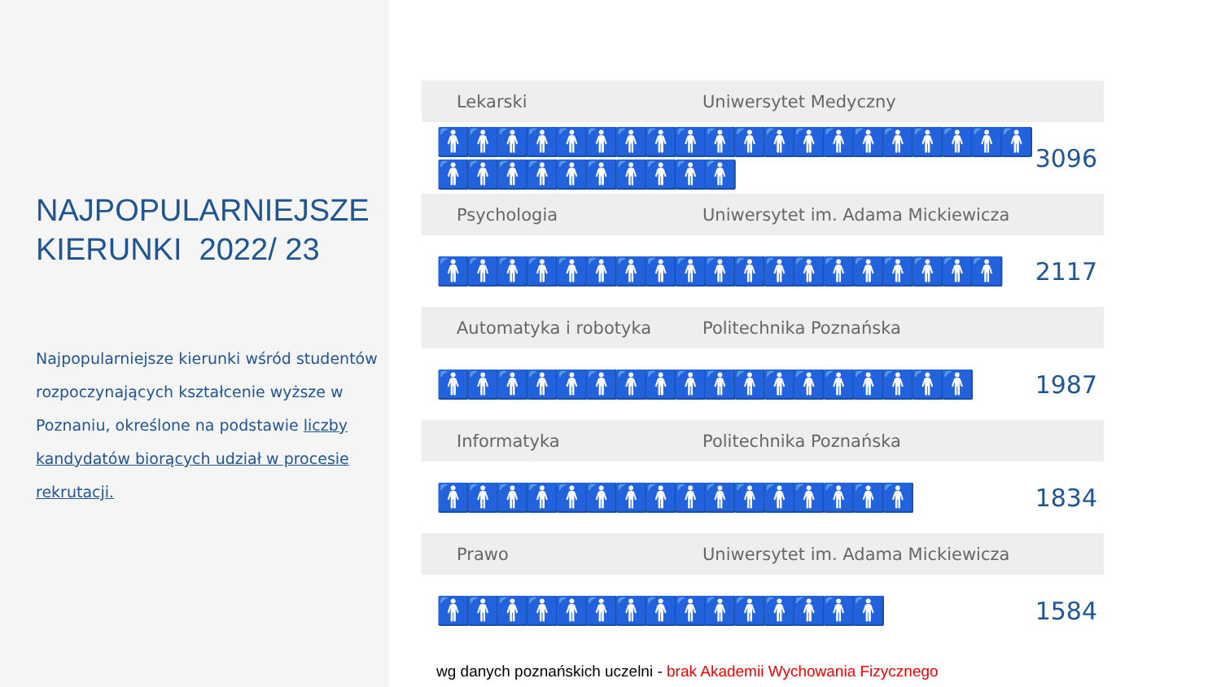NAJPOPULARNIEJSZE KIERUNKI 2022/ 23
Najpopularniejsze kierunki wśród studentów rozpoczynających kształcenie wyższe w Poznaniu, określone na podstawie liczby kandydatów biorących udział w procesie rekrutacji.
Lekarski Uniwersytet Medyczny
🚹🚹🚹🚹🚹🚹🚹🚹🚹🚹🚹🚹🚹🚹🚹🚹🚹🚹🚹🚹🚹🚹🚹🚹🚹🚹🚹🚹🚹🚹 3096
Psychologia Uniwersytet im. Adama Mickiewicza
🚹🚹🚹🚹🚹🚹🚹🚹🚹🚹🚹🚹🚹🚹🚹🚹🚹🚹🚹 2117
Automatyka i robotyka Politechnika Poznańska
🚹🚹🚹🚹🚹🚹🚹🚹🚹🚹🚹🚹🚹🚹🚹🚹🚹🚹 1987
Informatyka Politechnika Poznańska
🚹🚹🚹🚹🚹🚹🚹🚹🚹🚹🚹🚹🚹🚹🚹🚹 1834
Prawo Uniwersytet im. Adama Mickiewicza
🚹🚹🚹🚹🚹🚹🚹🚹🚹🚹🚹🚹🚹🚹🚹 1584
wg danych poznańskich uczelni - brak Akademii Wychowania Fizycznego